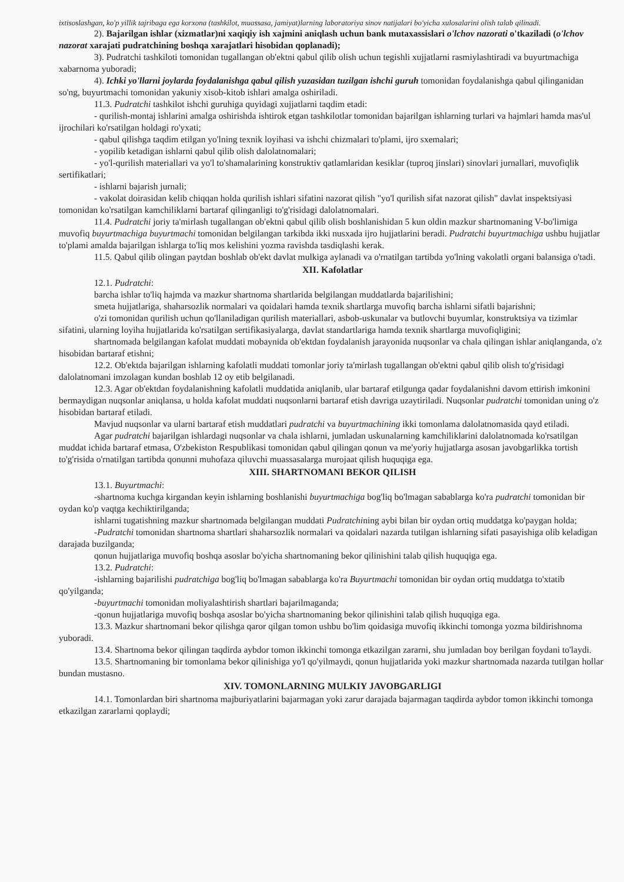ixtisoslashgan, ko'p yillik tajribaga ega korxona (tashkilot, muassasa, jamiyat)larning laboratoriya sinov natijalari bo'yicha xulosalarini olish talab qilinadi.
2). Bajarilgan ishlar (xizmatlar)ni xaqiqiy ish xajmini aniqlash uchun bank mutaxassislari o'lchov nazorati o'tkaziladi (o'lchov nazorat xarajati pudratchining boshqa xarajatlari hisobidan qoplanadi);
3). Pudratchi tashkiloti tomonidan tugallangan ob'ektni qabul qilib olish uchun tegishli xujjatlarni rasmiylashtiradi va buyurtmachiga xabarnoma yuboradi;
4). Ichki yo'llarni joylarda foydalanishga qabul qilish yuzasidan tuzilgan ishchi guruh tomonidan foydalanishga qabul qilinganidan so'ng, buyurtmachi tomonidan yakuniy xisob-kitob ishlari amalga oshiriladi.
11.3. Pudratchi tashkilot ishchi guruhiga quyidagi xujjatlarni taqdim etadi:
- qurilish-montaj ishlarini amalga oshirishda ishtirok etgan tashkilotlar tomonidan bajarilgan ishlarning turlari va hajmlari hamda mas'ul ijrochilari ko'rsatilgan holdagi ro'yxati;
- qabul qilishga taqdim etilgan yo'lning texnik loyihasi va ishchi chizmalari to'plami, ijro sxemalari;
- yopilib ketadigan ishlarni qabul qilib olish dalolatnomalari;
- yo'l-qurilish materiallari va yo'l to'shamalarining konstruktiv qatlamlaridan kesiklar (tuproq jinslari) sinovlari jurnallari, muvofiqlik sertifikatlari;
- ishlarni bajarish jurnali;
- vakolat doirasidan kelib chiqqan holda qurilish ishlari sifatini nazorat qilish "yo'l qurilish sifat nazorat qilish" davlat inspektsiyasi tomonidan ko'rsatilgan kamchiliklarni bartaraf qilinganligi to'g'risidagi dalolatnomalari.
11.4. Pudratchi joriy ta'mirlash tugallangan ob'ektni qabul qilib olish boshlanishidan 5 kun oldin mazkur shartnomaning V-bo'limiga muvofiq buyurtmachiga buyurtmachi tomonidan belgilangan tarkibda ikki nusxada ijro hujjatlarini beradi. Pudratchi buyurtmachiga ushbu hujjatlar to'plami amalda bajarilgan ishlarga to'liq mos kelishini yozma ravishda tasdiqlashi kerak.
11.5. Qabul qilib olingan paytdan boshlab ob'ekt davlat mulkiga aylanadi va o'rnatilgan tartibda yo'lning vakolatli organi balansiga o'tadi.
XII. Kafolatlar
12.1. Pudratchi:
barcha ishlar to'liq hajmda va mazkur shartnoma shartlarida belgilangan muddatlarda bajarilishini;
smeta hujjatlariga, shaharsozlik normalari va qoidalari hamda texnik shartlarga muvofiq barcha ishlarni sifatli bajarishni;
o'zi tomonidan qurilish uchun qo'llaniladigan qurilish materiallari, asbob-uskunalar va butlovchi buyumlar, konstruktsiya va tizimlar sifatini, ularning loyiha hujjatlarida ko'rsatilgan sertifikasiyalarga, davlat standartlariga hamda texnik shartlarga muvofiqligini;
shartnomada belgilangan kafolat muddati mobaynida ob'ektdan foydalanish jarayonida nuqsonlar va chala qilingan ishlar aniqlanganda, o'z hisobidan bartaraf etishni;
12.2. Ob'ektda bajarilgan ishlarning kafolatli muddati tomonlar joriy ta'mirlash tugallangan ob'ektni qabul qilib olish to'g'risidagi dalolatnomani imzolagan kundan boshlab 12 oy etib belgilanadi.
12.3. Agar ob'ektdan foydalanishning kafolatli muddatida aniqlanib, ular bartaraf etilgunga qadar foydalanishni davom ettirish imkonini bermaydigan nuqsonlar aniqlansa, u holda kafolat muddati nuqsonlarni bartaraf etish davriga uzaytiriladi. Nuqsonlar pudratchi tomonidan uning o'z hisobidan bartaraf etiladi.
Mavjud nuqsonlar va ularni bartaraf etish muddatlari pudratchi va buyurtmachining ikki tomonlama dalolatnomasida qayd etiladi.
Agar pudratchi bajarilgan ishlardagi nuqsonlar va chala ishlarni, jumladan uskunalarning kamchiliklarini dalolatnomada ko'rsatilgan muddat ichida bartaraf etmasa, O'zbekiston Respublikasi tomonidan qabul qilingan qonun va me'yoriy hujjatlarga asosan javobgarlikka tortish to'g'risida o'rnatilgan tartibda qonunni muhofaza qiluvchi muassasalarga murojaat qilish huquqiga ega.
XIII. SHARTNOMANI BEKOR QILISH
13.1. Buyurtmachi:
-shartnoma kuchga kirgandan keyin ishlarning boshlanishi buyurtmachiga bog'liq bo'lmagan sabablarga ko'ra pudratchi tomonidan bir oydan ko'p vaqtga kechiktirilganda;
ishlarni tugatishning mazkur shartnomada belgilangan muddati Pudratchining aybi bilan bir oydan ortiq muddatga ko'paygan holda;
-Pudratchi tomonidan shartnoma shartlari shaharsozlik normalari va qoidalari nazarda tutilgan ishlarning sifati pasayishiga olib keladigan darajada buzilganda;
qonun hujjatlariga muvofiq boshqa asoslar bo'yicha shartnomaning bekor qilinishini talab qilish huquqiga ega.
13.2. Pudratchi:
-ishlarning bajarilishi pudratchiga bog'liq bo'lmagan sabablarga ko'ra Buyurtmachi tomonidan bir oydan ortiq muddatga to'xtatib qo'yilganda;
-buyurtmachi tomonidan moliyalashtirish shartlari bajarilmaganda;
-qonun hujjatlariga muvofiq boshqa asoslar bo'yicha shartnomaning bekor qilinishini talab qilish huquqiga ega.
13.3. Mazkur shartnomani bekor qilishga qaror qilgan tomon ushbu bo'lim qoidasiga muvofiq ikkinchi tomonga yozma bildirishnoma yuboradi.
13.4. Shartnoma bekor qilingan taqdirda aybdor tomon ikkinchi tomonga etkazilgan zararni, shu jumladan boy berilgan foydani to'laydi.
13.5. Shartnomaning bir tomonlama bekor qilinishiga yo'l qo'yilmaydi, qonun hujjatlarida yoki mazkur shartnomada nazarda tutilgan hollar bundan mustasno.
XIV. TOMONLARNING MULKIY JAVOBGARLIGI
14.1. Tomonlardan biri shartnoma majburiyatlarini bajarmagan yoki zarur darajada bajarmagan taqdirda aybdor tomon ikkinchi tomonga etkazilgan zararlarni qoplaydi;